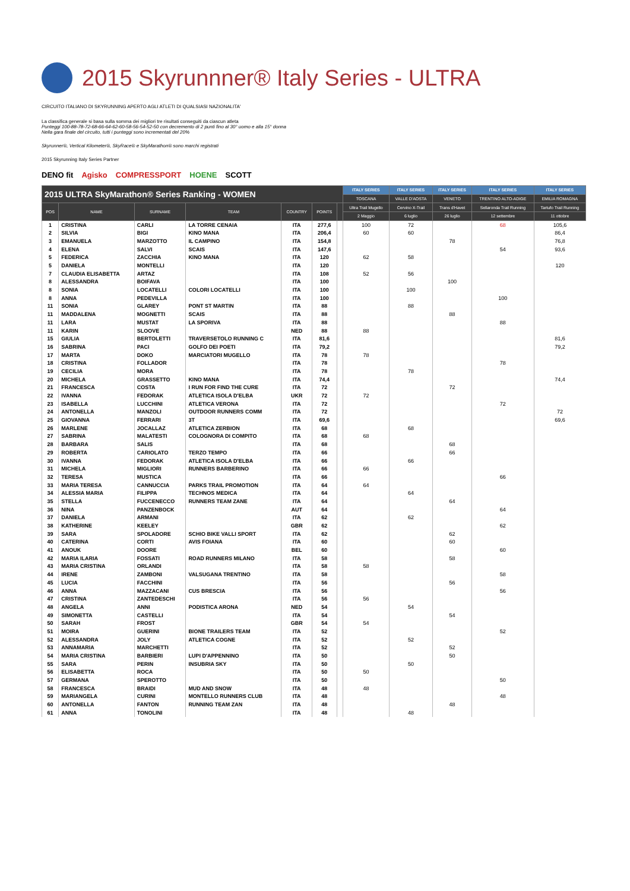2015 Skyrunnner® Italy Series - ULTRA
CIRCUITO ITALIANO DI SKYRUNNING APERTO AGLI ATLETI DI QUALSIASI NAZIONALITA'
La classifica generale si basa sulla somma dei migliori tre risultati conseguiti da ciascun atleta
Punteggi 100-88-78-72-68-66-64-62-60-58-56-54-52-50 con decremento di 2 punti fino al 30° uomo e alla 15° donna
Nella gara finale del circuito, tutti i punteggi sono incrementati del 20%
Skyrunner®, Vertical Kilometer®, SkyRace® e SkyMarathon® sono marchi registrati
2015 Skyrunning Italy Series Partner
DENO fit Agisko COMPRESSPORT HOENE SCOTT
| 2015 ULTRA SkyMarathon® Series Ranking - WOMEN | | | | | | | ITALY SERIES | ITALY SERIES | ITALY SERIES | ITALY SERIES | ITALY SERIES |
| --- | --- | --- | --- | --- | --- | --- | --- | --- | --- | --- | --- |
| | | | | | | | TOSCANA | VALLE D'AOSTA | VENETO | TRENTINO ALTO-ADIGE | EMILIA ROMAGNA |
| POS | NAME | SURNAME | TEAM | COUNTRY | POINTS | | Ultra Trail Mugello | Cervino X-Trail | Trans d'Havet | Sellaronda Trail Running | Tartufo Trail Running |
| | | | | | | | 2 Maggio | 6 luglio | 26 luglio | 12 settembre | 11 ottobre |
| 1 | CRISTINA | CARLI | LA TORRE CENAIA | ITA | 277,6 | | 100 | 72 | | 68 | 105,6 |
| 2 | SILVIA | BIGI | KINO MANA | ITA | 206,4 | | 60 | 60 | | | 86,4 |
| 3 | EMANUELA | MARZOTTO | IL CAMPINO | ITA | 154,8 | | | | 78 | | 76,8 |
| 4 | ELENA | SALVI | SCAIS | ITA | 147,6 | | | | | 54 | 93,6 |
| 5 | FEDERICA | ZACCHIA | KINO MANA | ITA | 120 | | 62 | 58 | | | |
| 5 | DANIELA | MONTELLI | | ITA | 120 | | | | | | 120 |
| 7 | CLAUDIA ELISABETTA | ARTAZ | | ITA | 108 | | 52 | 56 | | | |
| 8 | ALESSANDRA | BOIFAVA | | ITA | 100 | | | | 100 | | |
| 8 | SONIA | LOCATELLI | COLORI LOCATELLI | ITA | 100 | | | 100 | | | |
| 8 | ANNA | PEDEVILLA | | ITA | 100 | | | | | 100 | |
| 11 | SONIA | GLAREY | PONT ST MARTIN | ITA | 88 | | | 88 | | | |
| 11 | MADDALENA | MOGNETTI | SCAIS | ITA | 88 | | | | 88 | | |
| 11 | LARA | MUSTAT | LA SPORIVA | ITA | 88 | | | | | 88 | |
| 11 | KARIN | SLOOVE | | NED | 88 | | 88 | | | | |
| 15 | GIULIA | BERTOLETTI | TRAVERSETOLO RUNNING C | ITA | 81,6 | | | | | | 81,6 |
| 16 | SABRINA | PACI | GOLFO DEI POETI | ITA | 79,2 | | | | | | 79,2 |
| 17 | MARTA | DOKO | MARCIATORI MUGELLO | ITA | 78 | | 78 | | | | |
| 18 | CRISTINA | FOLLADOR | | ITA | 78 | | | | | 78 | |
| 19 | CECILIA | MORA | | ITA | 78 | | | 78 | | | |
| 20 | MICHELA | GRASSETTO | KINO MANA | ITA | 74,4 | | | | | | 74,4 |
| 21 | FRANCESCA | COSTA | I RUN FOR FIND THE CURE | ITA | 72 | | | | 72 | | |
| 22 | IVANNA | FEDORAK | ATLETICA ISOLA D'ELBA | UKR | 72 | | 72 | | | | |
| 23 | ISABELLA | LUCCHINI | ATLETICA VERONA | ITA | 72 | | | | | 72 | |
| 24 | ANTONELLA | MANZOLI | OUTDOOR RUNNERS COMM | ITA | 72 | | | | | | 72 |
| 25 | GIOVANNA | FERRARI | 3T | ITA | 69,6 | | | | | | 69,6 |
| 26 | MARLENE | JOCALLAZ | ATLETICA ZERBION | ITA | 68 | | | 68 | | | |
| 27 | SABRINA | MALATESTI | COLOGNORA DI COMPITO | ITA | 68 | | 68 | | | | |
| 28 | BARBARA | SALIS | | ITA | 68 | | | | 68 | | |
| 29 | ROBERTA | CARIOLATO | TERZO TEMPO | ITA | 66 | | | | 66 | | |
| 30 | IVANNA | FEDORAK | ATLETICA ISOLA D'ELBA | ITA | 66 | | | 66 | | | |
| 31 | MICHELA | MIGLIORI | RUNNERS BARBERINO | ITA | 66 | | 66 | | | | |
| 32 | TERESA | MUSTICA | | ITA | 66 | | | | | 66 | |
| 33 | MARIA TERESA | CANNUCCIA | PARKS TRAIL PROMOTION | ITA | 64 | | 64 | | | | |
| 34 | ALESSIA MARIA | FILIPPA | TECHNOS MEDICA | ITA | 64 | | | 64 | | | |
| 35 | STELLA | FUCCENECCO | RUNNERS TEAM ZANE | ITA | 64 | | | | 64 | | |
| 36 | NINA | PANZENBOCK | | AUT | 64 | | | | | 64 | |
| 37 | DANIELA | ARMANI | | ITA | 62 | | | 62 | | | |
| 38 | KATHERINE | KEELEY | | GBR | 62 | | | | | 62 | |
| 39 | SARA | SPOLADORE | SCHIO BIKE VALLI SPORT | ITA | 62 | | | | 62 | | |
| 40 | CATERINA | CORTI | AVIS FOIANA | ITA | 60 | | | | 60 | | |
| 41 | ANOUK | DOORE | | BEL | 60 | | | | | 60 | |
| 42 | MARIA ILARIA | FOSSATI | ROAD RUNNERS MILANO | ITA | 58 | | | | 58 | | |
| 43 | MARIA CRISTINA | ORLANDI | | ITA | 58 | | 58 | | | | |
| 44 | IRENE | ZAMBONI | VALSUGANA TRENTINO | ITA | 58 | | | | | 58 | |
| 45 | LUCIA | FACCHINI | | ITA | 56 | | | | 56 | | |
| 46 | ANNA | MAZZACANI | CUS BRESCIA | ITA | 56 | | | | | 56 | |
| 47 | CRISTINA | ZANTEDESCHI | | ITA | 56 | | 56 | | | | |
| 48 | ANGELA | ANNI | PODISTICA ARONA | NED | 54 | | | 54 | | | |
| 49 | SIMONETTA | CASTELLI | | ITA | 54 | | | | 54 | | |
| 50 | SARAH | FROST | | GBR | 54 | | 54 | | | | |
| 51 | MOIRA | GUERINI | BIONE TRAILERS TEAM | ITA | 52 | | | | | 52 | |
| 52 | ALESSANDRA | JOLY | ATLETICA COGNE | ITA | 52 | | | 52 | | | |
| 53 | ANNAMARIA | MARCHETTI | | ITA | 52 | | | | 52 | | |
| 54 | MARIA CRISTINA | BARBIERI | LUPI D'APPENNINO | ITA | 50 | | | | 50 | | |
| 55 | SARA | PERIN | INSUBRIA SKY | ITA | 50 | | | 50 | | | |
| 56 | ELISABETTA | ROCA | | ITA | 50 | | 50 | | | | |
| 57 | GERMANA | SPEROTTO | | ITA | 50 | | | | | 50 | |
| 58 | FRANCESCA | BRAIDI | MUD AND SNOW | ITA | 48 | | 48 | | | | |
| 59 | MARIANGELA | CURINI | MONTELLO RUNNERS CLUB | ITA | 48 | | | | | 48 | |
| 60 | ANTONELLA | FANTON | RUNNING TEAM ZAN | ITA | 48 | | | | 48 | | |
| 61 | ANNA | TONOLINI | | ITA | 48 | | | 48 | | | |